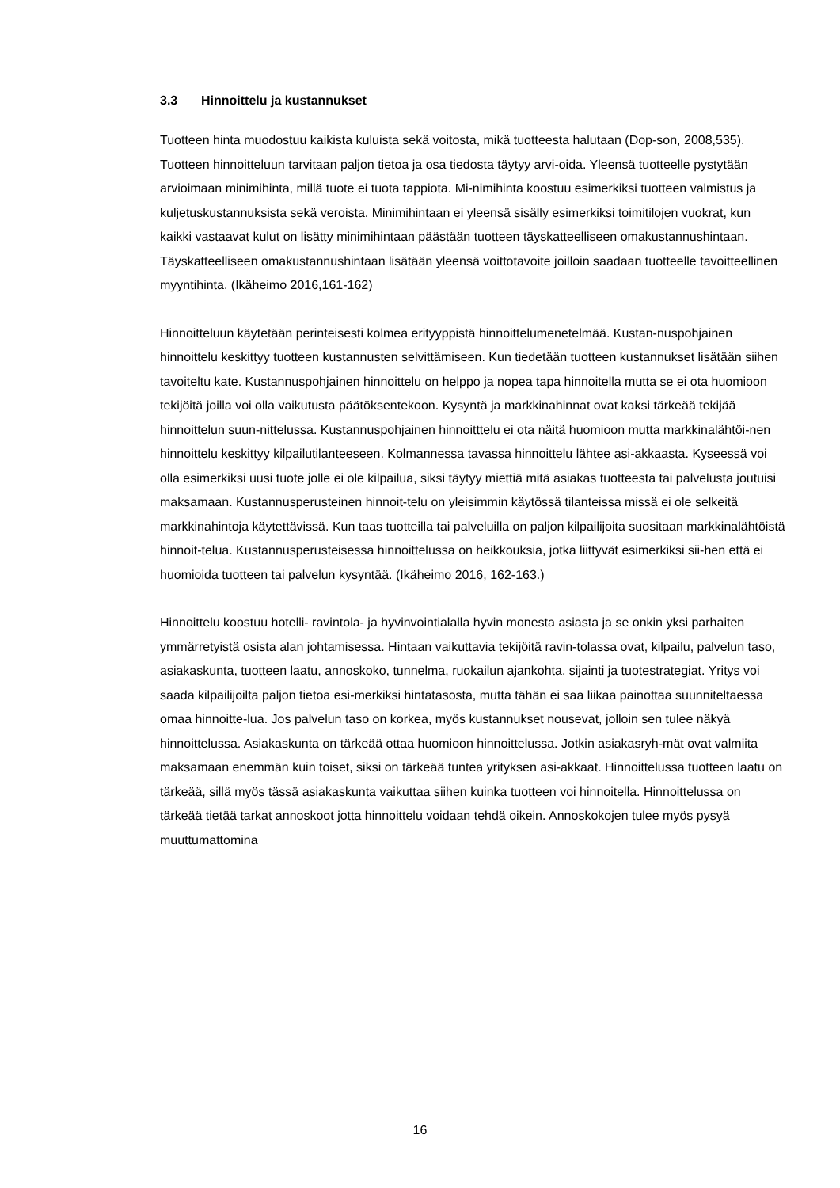3.3 Hinnoittelu ja kustannukset
Tuotteen hinta muodostuu kaikista kuluista sekä voitosta, mikä tuotteesta halutaan (Dop-son, 2008,535). Tuotteen hinnoitteluun tarvitaan paljon tietoa ja osa tiedosta täytyy arvi-oida. Yleensä tuotteelle pystytään arvioimaan minimihinta, millä tuote ei tuota tappiota. Mi-nimihinta koostuu esimerkiksi tuotteen valmistus ja kuljetuskustannuksista sekä veroista. Minimihintaan ei yleensä sisälly esimerkiksi toimitilojen vuokrat, kun kaikki vastaavat kulut on lisätty minimihintaan päästään tuotteen täyskatteelliseen omakustannushintaan. Täyskatteelliseen omakustannushintaan lisätään yleensä voittotavoite joilloin saadaan tuotteelle tavoitteellinen myyntihinta. (Ikäheimo 2016,161-162)
Hinnoitteluun käytetään perinteisesti kolmea erityyppistä hinnoittelumenetelmää. Kustan-nuspohjainen hinnoittelu keskittyy tuotteen kustannusten selvittämiseen. Kun tiedetään tuotteen kustannukset lisätään siihen tavoiteltu kate. Kustannuspohjainen hinnoittelu on helppo ja nopea tapa hinnoitella mutta se ei ota huomioon tekijöitä joilla voi olla vaikutusta päätöksentekoon. Kysyntä ja markkinahinnat ovat kaksi tärkeää tekijää hinnoittelun suun-nittelussa. Kustannuspohjainen hinnoitttelu ei ota näitä huomioon mutta markkinalähtöi-nen hinnoittelu keskittyy kilpailutilanteeseen. Kolmannessa tavassa hinnoittelu lähtee asi-akkaasta. Kyseessä voi olla esimerkiksi uusi tuote jolle ei ole kilpailua, siksi täytyy miettiä mitä asiakas tuotteesta tai palvelusta joutuisi maksamaan. Kustannusperusteinen hinnoit-telu on yleisimmin käytössä tilanteissa missä ei ole selkeitä markkinahintoja käytettävissä. Kun taas tuotteilla tai palveluilla on paljon kilpailijoita suositaan markkinalähtöistä hinnoit-telua. Kustannusperusteisessa hinnoittelussa on heikkouksia, jotka liittyvät esimerkiksi sii-hen että ei huomioida tuotteen tai palvelun kysyntää. (Ikäheimo 2016, 162-163.)
Hinnoittelu koostuu hotelli- ravintola- ja hyvinvointialalla hyvin monesta asiasta ja se onkin yksi parhaiten ymmärretyistä osista alan johtamisessa. Hintaan vaikuttavia tekijöitä ravin-tolassa ovat, kilpailu, palvelun taso, asiakaskunta, tuotteen laatu, annoskoko, tunnelma, ruokailun ajankohta, sijainti ja tuotestrategiat. Yritys voi saada kilpailijoilta paljon tietoa esi-merkiksi hintatasosta, mutta tähän ei saa liikaa painottaa suunniteltaessa omaa hinnoitte-lua. Jos palvelun taso on korkea, myös kustannukset nousevat, jolloin sen tulee näkyä hinnoittelussa. Asiakaskunta on tärkeää ottaa huomioon hinnoittelussa. Jotkin asiakasryh-mät ovat valmiita maksamaan enemmän kuin toiset, siksi on tärkeää tuntea yrityksen asi-akkaat. Hinnoittelussa tuotteen laatu on tärkeää, sillä myös tässä asiakaskunta vaikuttaa siihen kuinka tuotteen voi hinnoitella. Hinnoittelussa on tärkeää tietää tarkat annoskoot jotta hinnoittelu voidaan tehdä oikein. Annoskokojen tulee myös pysyä muuttumattomina
16